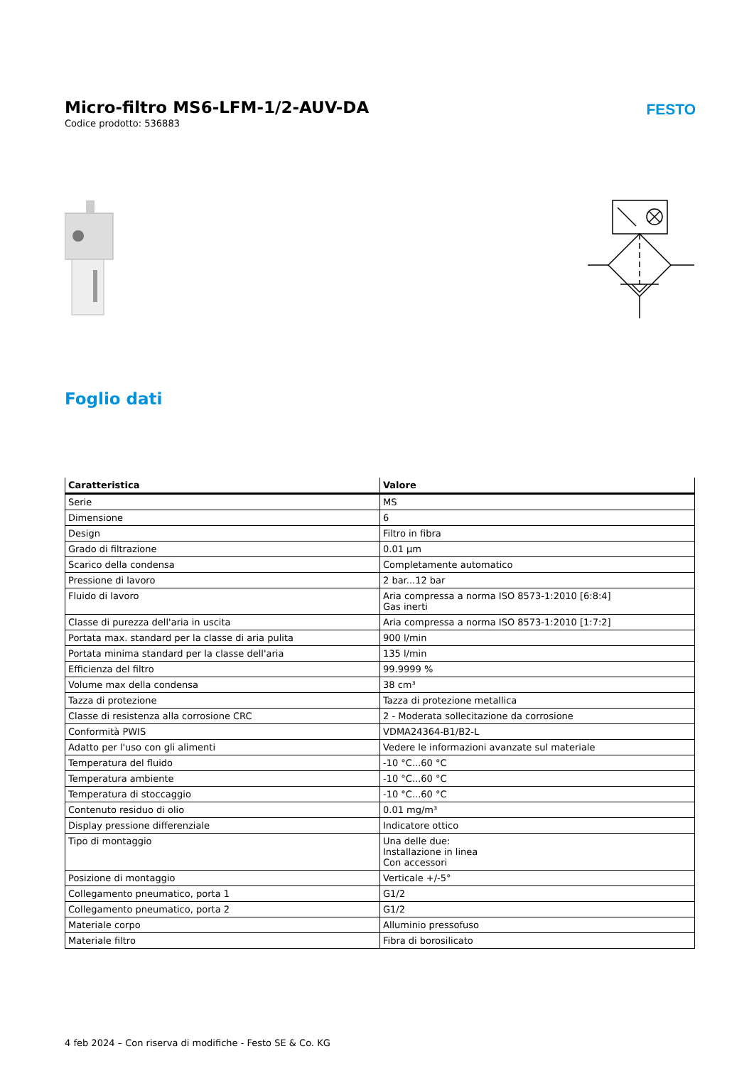Micro-filtro MS6-LFM-1/2-AUV-DA
Codice prodotto: 536883
FESTO
Foglio dati
| Caratteristica | Valore |
| --- | --- |
| Serie | MS |
| Dimensione | 6 |
| Design | Filtro in fibra |
| Grado di filtrazione | 0.01 µm |
| Scarico della condensa | Completamente automatico |
| Pressione di lavoro | 2 bar...12 bar |
| Fluido di lavoro | Aria compressa a norma ISO 8573-1:2010 [6:8:4] Gas inerti |
| Classe di purezza dell'aria in uscita | Aria compressa a norma ISO 8573-1:2010 [1:7:2] |
| Portata max. standard per la classe di aria pulita | 900 l/min |
| Portata minima standard per la classe dell'aria | 135 l/min |
| Efficienza del filtro | 99.9999 % |
| Volume max della condensa | 38 cm³ |
| Tazza di protezione | Tazza di protezione metallica |
| Classe di resistenza alla corrosione CRC | 2 - Moderata sollecitazione da corrosione |
| Conformità PWIS | VDMA24364-B1/B2-L |
| Adatto per l'uso con gli alimenti | Vedere le informazioni avanzate sul materiale |
| Temperatura del fluido | -10 °C...60 °C |
| Temperatura ambiente | -10 °C...60 °C |
| Temperatura di stoccaggio | -10 °C...60 °C |
| Contenuto residuo di olio | 0.01 mg/m³ |
| Display pressione differenziale | Indicatore ottico |
| Tipo di montaggio | Una delle due: Installazione in linea Con accessori |
| Posizione di montaggio | Verticale +/-5° |
| Collegamento pneumatico, porta 1 | G1/2 |
| Collegamento pneumatico, porta 2 | G1/2 |
| Materiale corpo | Alluminio pressofuso |
| Materiale filtro | Fibra di borosilicato |
4 feb 2024 – Con riserva di modifiche - Festo SE & Co. KG